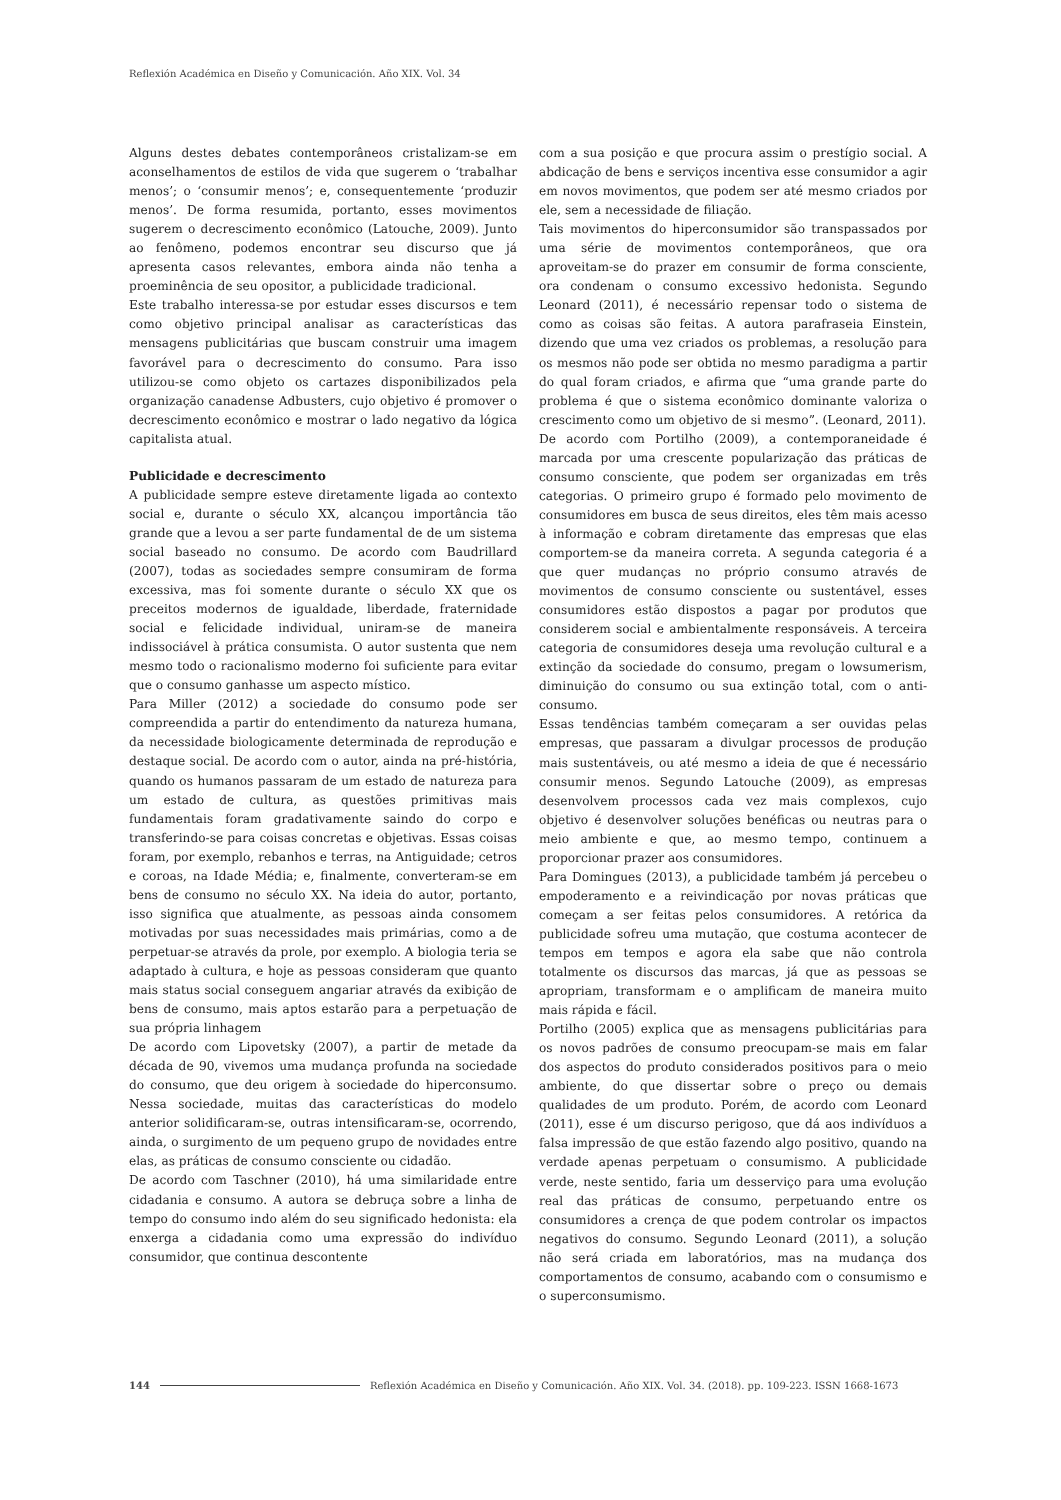Reflexión Académica en Diseño y Comunicación. Año XIX. Vol. 34
Alguns destes debates contemporâneos cristalizam-se em aconselhamentos de estilos de vida que sugerem o ‘trabalhar menos’; o ‘consumir menos’; e, consequentemente ‘produzir menos’. De forma resumida, portanto, esses movimentos sugerem o decrescimento econômico (Latouche, 2009). Junto ao fenômeno, podemos encontrar seu discurso que já apresenta casos relevantes, embora ainda não tenha a proeminência de seu opositor, a publicidade tradicional.
Este trabalho interessa-se por estudar esses discursos e tem como objetivo principal analisar as características das mensagens publicitárias que buscam construir uma imagem favorável para o decrescimento do consumo. Para isso utilizou-se como objeto os cartazes disponibilizados pela organização canadense Adbusters, cujo objetivo é promover o decrescimento econômico e mostrar o lado negativo da lógica capitalista atual.
Publicidade e decrescimento
A publicidade sempre esteve diretamente ligada ao contexto social e, durante o século XX, alcançou importância tão grande que a levou a ser parte fundamental de de um sistema social baseado no consumo. De acordo com Baudrillard (2007), todas as sociedades sempre consumiram de forma excessiva, mas foi somente durante o século XX que os preceitos modernos de igualdade, liberdade, fraternidade social e felicidade individual, uniram-se de maneira indissociável à prática consumista. O autor sustenta que nem mesmo todo o racionalismo moderno foi suficiente para evitar que o consumo ganhasse um aspecto místico.
Para Miller (2012) a sociedade do consumo pode ser compreendida a partir do entendimento da natureza humana, da necessidade biologicamente determinada de reprodução e destaque social. De acordo com o autor, ainda na pré-história, quando os humanos passaram de um estado de natureza para um estado de cultura, as questões primitivas mais fundamentais foram gradativamente saindo do corpo e transferindo-se para coisas concretas e objetivas. Essas coisas foram, por exemplo, rebanhos e terras, na Antiguidade; cetros e coroas, na Idade Média; e, finalmente, converteram-se em bens de consumo no século XX. Na ideia do autor, portanto, isso significa que atualmente, as pessoas ainda consomem motivadas por suas necessidades mais primárias, como a de perpetuar-se através da prole, por exemplo. A biologia teria se adaptado à cultura, e hoje as pessoas consideram que quanto mais status social conseguem angariar através da exibição de bens de consumo, mais aptos estarão para a perpetuação de sua própria linhagem
De acordo com Lipovetsky (2007), a partir de metade da década de 90, vivemos uma mudança profunda na sociedade do consumo, que deu origem à sociedade do hiperconsumo. Nessa sociedade, muitas das características do modelo anterior solidificaram-se, outras intensificaram-se, ocorrendo, ainda, o surgimento de um pequeno grupo de novidades entre elas, as práticas de consumo consciente ou cidadão.
De acordo com Taschner (2010), há uma similaridade entre cidadania e consumo. A autora se debruça sobre a linha de tempo do consumo indo além do seu significado hedonista: ela enxerga a cidadania como uma expressão do indivíduo consumidor, que continua descontente
com a sua posição e que procura assim o prestígio social. A abdicação de bens e serviços incentiva esse consumidor a agir em novos movimentos, que podem ser até mesmo criados por ele, sem a necessidade de filiação.
Tais movimentos do hiperconsumidor são transpassados por uma série de movimentos contemporâneos, que ora aproveitam-se do prazer em consumir de forma consciente, ora condenam o consumo excessivo hedonista. Segundo Leonard (2011), é necessário repensar todo o sistema de como as coisas são feitas. A autora parafraseia Einstein, dizendo que uma vez criados os problemas, a resolução para os mesmos não pode ser obtida no mesmo paradigma a partir do qual foram criados, e afirma que “uma grande parte do problema é que o sistema econômico dominante valoriza o crescimento como um objetivo de si mesmo”. (Leonard, 2011).
De acordo com Portilho (2009), a contemporaneidade é marcada por uma crescente popularização das práticas de consumo consciente, que podem ser organizadas em três categorias. O primeiro grupo é formado pelo movimento de consumidores em busca de seus direitos, eles têm mais acesso à informação e cobram diretamente das empresas que elas comportem-se da maneira correta. A segunda categoria é a que quer mudanças no próprio consumo através de movimentos de consumo consciente ou sustentável, esses consumidores estão dispostos a pagar por produtos que considerem social e ambientalmente responsáveis. A terceira categoria de consumidores deseja uma revolução cultural e a extinção da sociedade do consumo, pregam o lowsumerism, diminuição do consumo ou sua extinção total, com o anti-consumo.
Essas tendências também começaram a ser ouvidas pelas empresas, que passaram a divulgar processos de produção mais sustentáveis, ou até mesmo a ideia de que é necessário consumir menos. Segundo Latouche (2009), as empresas desenvolvem processos cada vez mais complexos, cujo objetivo é desenvolver soluções benéficas ou neutras para o meio ambiente e que, ao mesmo tempo, continuem a proporcionar prazer aos consumidores.
Para Domingues (2013), a publicidade também já percebeu o empoderamento e a reivindicação por novas práticas que começam a ser feitas pelos consumidores. A retórica da publicidade sofreu uma mutação, que costuma acontecer de tempos em tempos e agora ela sabe que não controla totalmente os discursos das marcas, já que as pessoas se apropriam, transformam e o amplificam de maneira muito mais rápida e fácil.
Portilho (2005) explica que as mensagens publicitárias para os novos padrões de consumo preocupam-se mais em falar dos aspectos do produto considerados positivos para o meio ambiente, do que dissertar sobre o preço ou demais qualidades de um produto. Porém, de acordo com Leonard (2011), esse é um discurso perigoso, que dá aos indivíduos a falsa impressão de que estão fazendo algo positivo, quando na verdade apenas perpetuam o consumismo. A publicidade verde, neste sentido, faria um desserviço para uma evolução real das práticas de consumo, perpetuando entre os consumidores a crença de que podem controlar os impactos negativos do consumo. Segundo Leonard (2011), a solução não será criada em laboratórios, mas na mudança dos comportamentos de consumo, acabando com o consumismo e o superconsumismo.
144 Reflexión Académica en Diseño y Comunicación. Año XIX. Vol. 34. (2018). pp. 109-223. ISSN 1668-1673